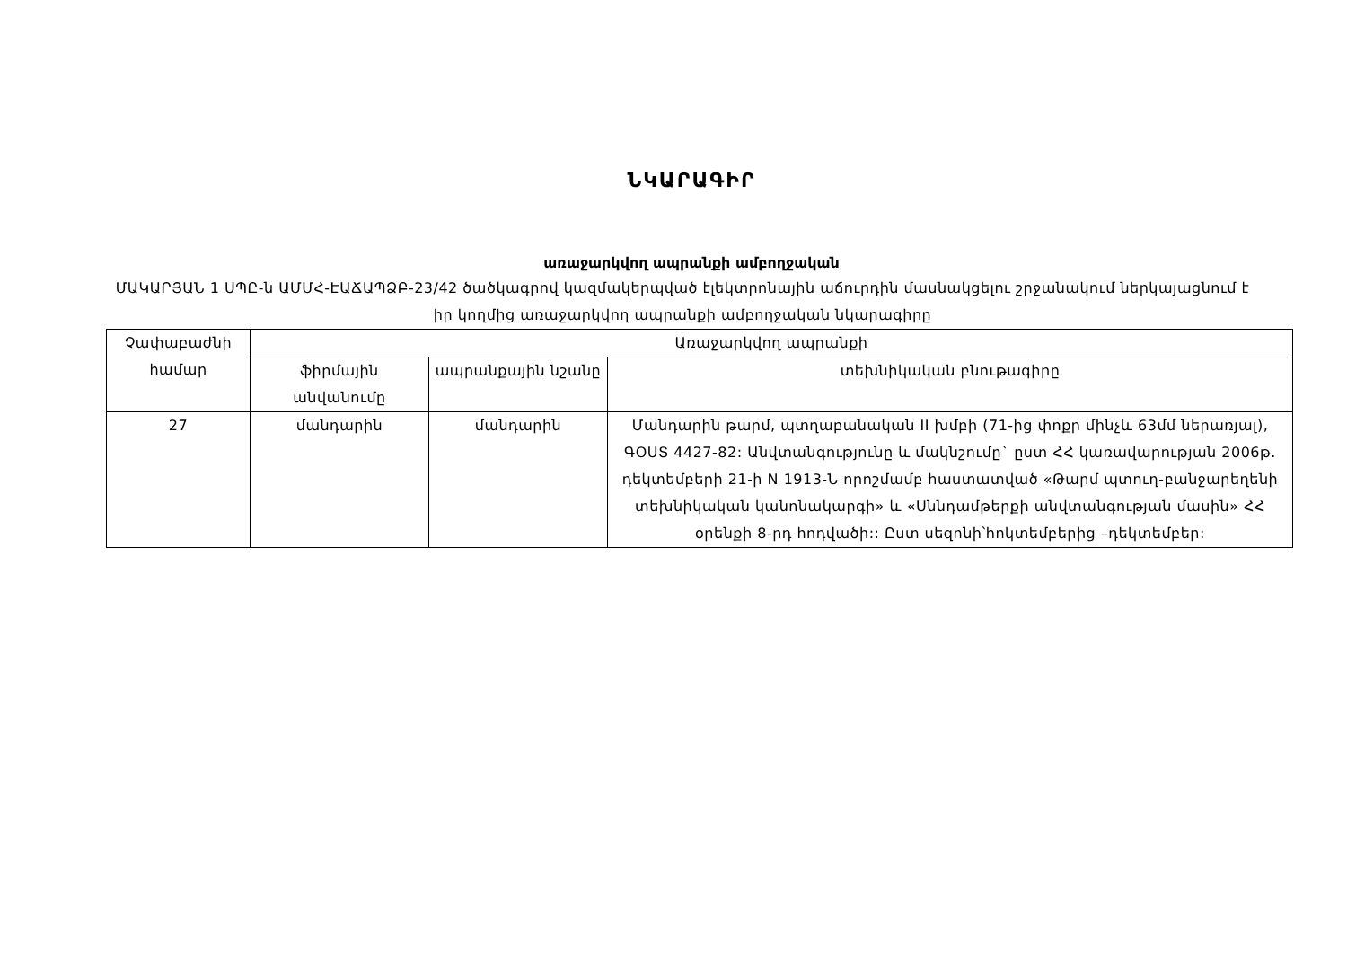ՆԿԱՐԱԳԻՐ
առաջարկվող ապրանքի ամբողջական
ՄԱԿԱՐՅԱՆ 1 ՍՊԸ-ն ԱՄՄՀ-ԷԱՃԱՊՁԲ-23/42 ծածկագրով կազմակերպված էլեկտրոնային աճուրդին մասնակցելու շրջանակում ներկայացնում է իր կողմից առաջարկվող ապրանքի ամբողջական նկարագիրը
| Չափաբաժնի համար | Առաջարկվող ապրանքի | | |
| --- | --- | --- | --- |
| | ֆիրմային անվանումը | ապրանքային նշանը | տեխնիկական բնութագիրը |
| 27 | մանդարին | մանդարին | Մանդարին թարմ, պտղաբանական II խմբի (71-ից փոքր մինչև 63մմ ներառյալ), ԳՕՍՏ 4427-82: Անվտանգությունը և մակնշումը` ըստ ՀՀ կառավարության 2006թ. դեկտեմբերի 21-ի N 1913-Ն որոշմամբ հաստատված «Թարմ պտուղ-բանջարեղենի տեխնիկական կանոնակարգի» և «Սննդամթերքի անվտանգության մասին» ՀՀ օրենքի 8-րդ հոդվածի:: Ըստ սեզոնի՝հոկտեմբերից –դեկտեմբեր: |